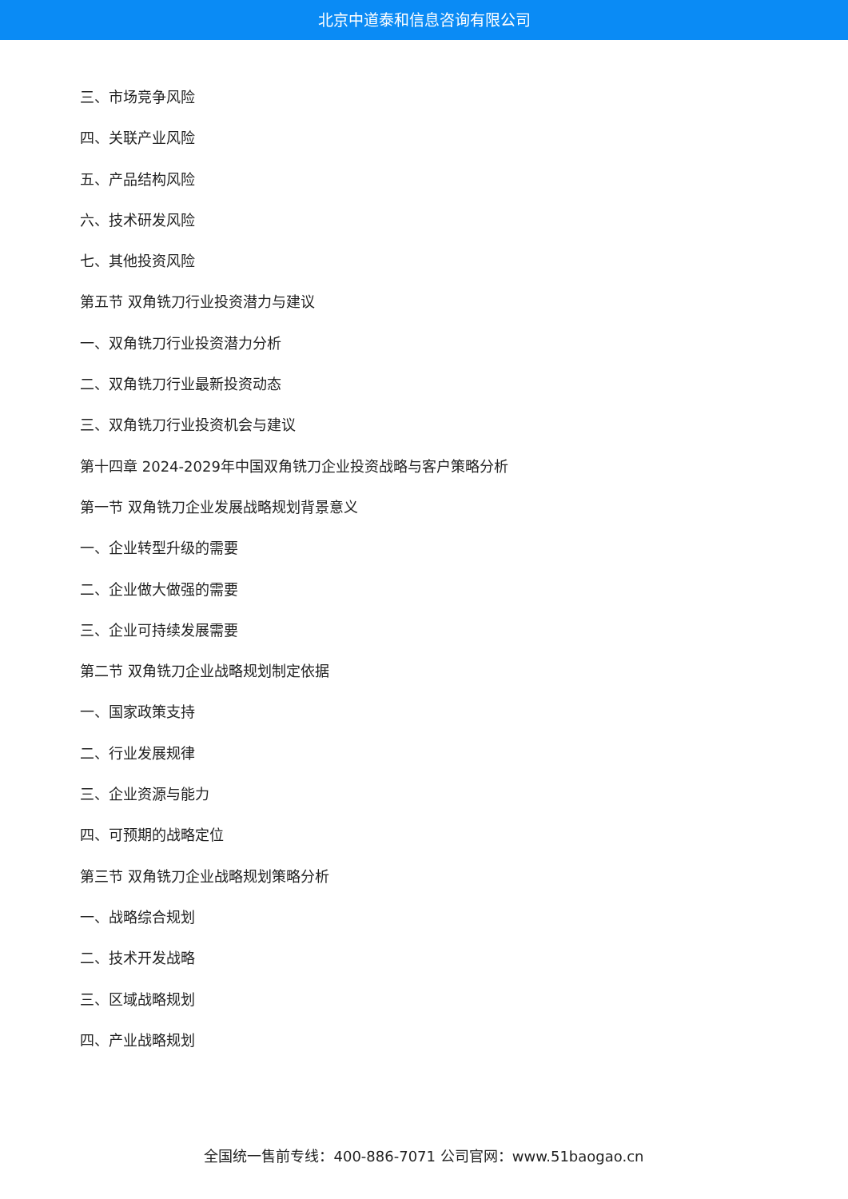北京中道泰和信息咨询有限公司
三、市场竞争风险
四、关联产业风险
五、产品结构风险
六、技术研发风险
七、其他投资风险
第五节 双角铣刀行业投资潜力与建议
一、双角铣刀行业投资潜力分析
二、双角铣刀行业最新投资动态
三、双角铣刀行业投资机会与建议
第十四章 2024-2029年中国双角铣刀企业投资战略与客户策略分析
第一节 双角铣刀企业发展战略规划背景意义
一、企业转型升级的需要
二、企业做大做强的需要
三、企业可持续发展需要
第二节 双角铣刀企业战略规划制定依据
一、国家政策支持
二、行业发展规律
三、企业资源与能力
四、可预期的战略定位
第三节 双角铣刀企业战略规划策略分析
一、战略综合规划
二、技术开发战略
三、区域战略规划
四、产业战略规划
全国统一售前专线：400-886-7071 公司官网：www.51baogao.cn